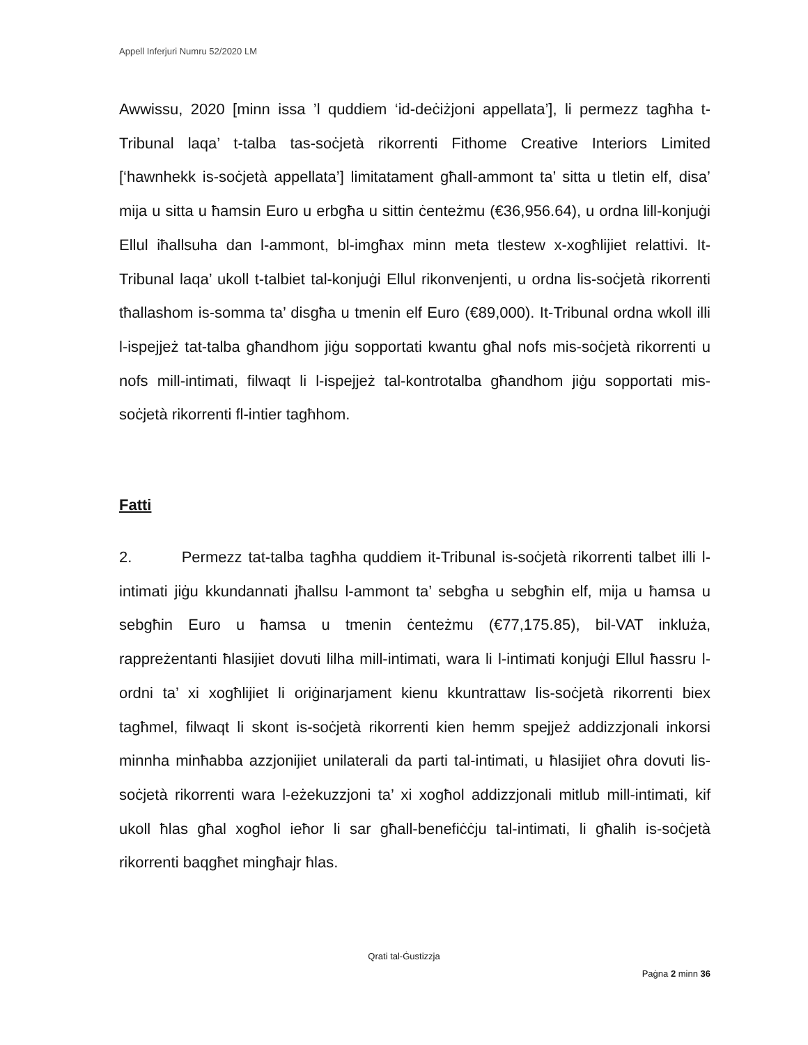Appell Inferjuri Numru 52/2020 LM
Awwissu, 2020 [minn issa ’l quddiem ‘id-deċiżjoni appellata’], li permezz tagħha t-Tribunal laqa’ t-talba tas-soċjetà rikorrenti Fithome Creative Interiors Limited [‘hawnhekk is-soċjetà appellata’] limitatament għall-ammont ta’ sitta u tletin elf, disa’ mija u sitta u ħamsin Euro u erbgħa u sittin ċenteżmu (€36,956.64), u ordna lill-konjuġi Ellul iħallsuha dan l-ammont, bl-imgħax minn meta tlestew x-xogħlijiet relattivi. It-Tribunal laqa’ ukoll t-talbiet tal-konjuġi Ellul rikonvenjenti, u ordna lis-soċjetà rikorrenti tħallashom is-somma ta’ disgħa u tmenin elf Euro (€89,000). It-Tribunal ordna wkoll illi l-ispejjeż tat-talba għandhom jiġu sopportati kwantu għal nofs mis-soċjetà rikorrenti u nofs mill-intimati, filwaqt li l-ispejjeż tal-kontrotalba għandhom jiġu sopportati mis-soċjetà rikorrenti fl-intier tagħhom.
Fatti
2. Permezz tat-talba tagħha quddiem it-Tribunal is-soċjetà rikorrenti talbet illi l-intimati jiġu kkundannati jħallsu l-ammont ta’ sebgħa u sebgħin elf, mija u ħamsa u sebgħin Euro u ħamsa u tmenin ċenteżmu (€77,175.85), bil-VAT inkluża, rappreżentanti ħlasijiet dovuti lilha mill-intimati, wara li l-intimati konjuġi Ellul ħassru l-ordni ta’ xi xogħlijiet li oriġinarjament kienu kkuntrattaw lis-soċjetà rikorrenti biex tagħmel, filwaqt li skont is-soċjetà rikorrenti kien hemm spejjeż addizzjonali inkorsi minnha minħabba azzjonijiet unilaterali da parti tal-intimati, u ħlasijiet oħra dovuti lis-soċjetà rikorrenti wara l-eżekuzzjoni ta’ xi xogħol addizzjonali mitlub mill-intimati, kif ukoll ħlas għal xogħol ieħor li sar għall-benefiċċju tal-intimati, li għalih is-soċjetà rikorrenti baqgħet mingħajr ħlas.
Qrati tal-Ġustizzja
Paġna 2 minn 36